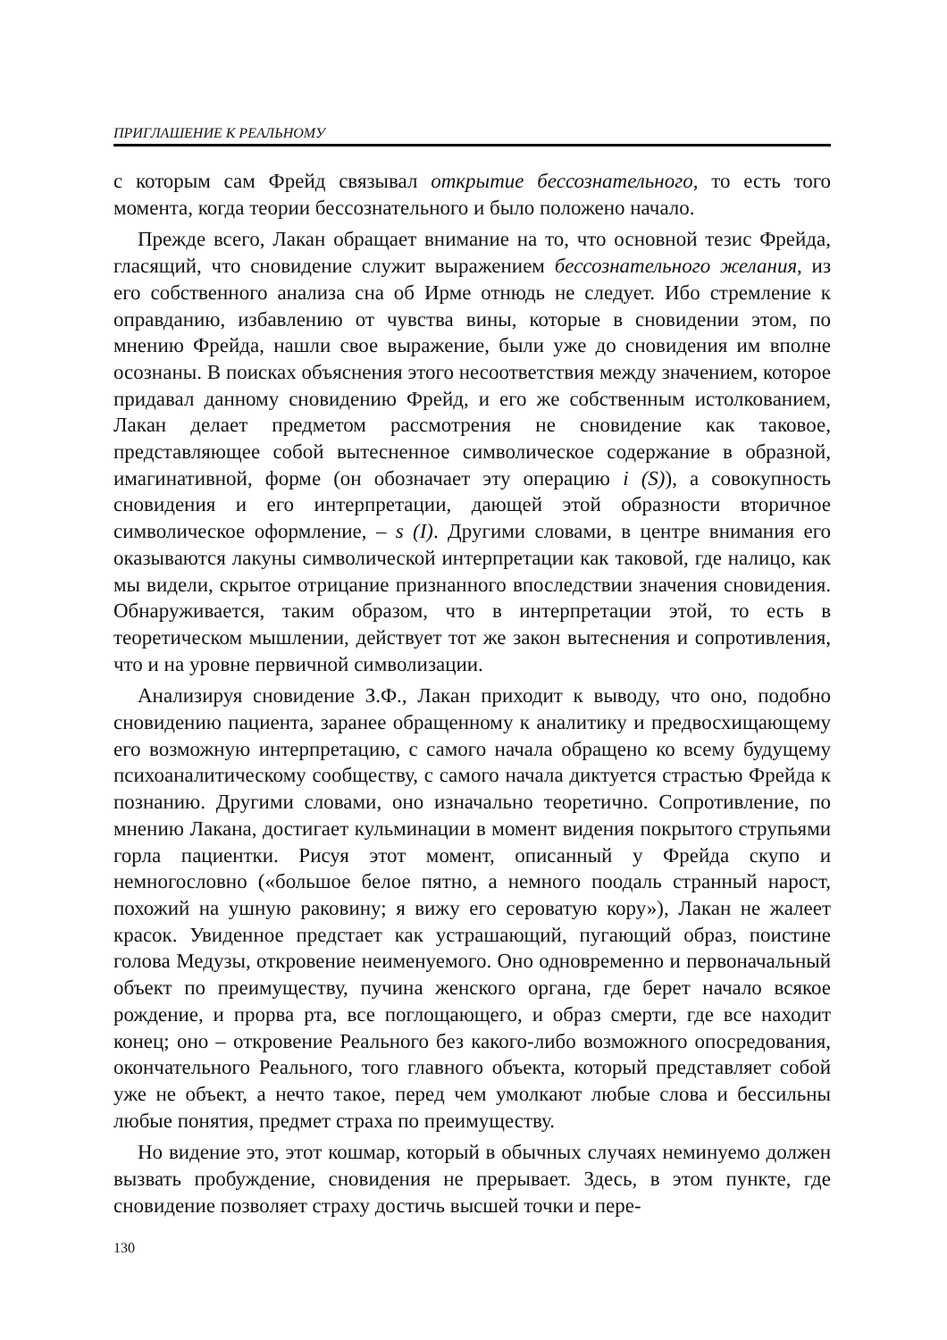ПРИГЛАШЕНИЕ К РЕАЛЬНОМУ
с которым сам Фрейд связывал открытие бессознательного, то есть того момента, когда теории бессознательного и было положено начало.
Прежде всего, Лакан обращает внимание на то, что основной тезис Фрейда, гласящий, что сновидение служит выражением бессознательного желания, из его собственного анализа сна об Ирме отнюдь не следует. Ибо стремление к оправданию, избавлению от чувства вины, которые в сновидении этом, по мнению Фрейда, нашли свое выражение, были уже до сновидения им вполне осознаны. В поисках объяснения этого несоответствия между значением, которое придавал данному сновидению Фрейд, и его же собственным истолкованием, Лакан делает предметом рассмотрения не сновидение как таковое, представляющее собой вытесненное символическое содержание в образной, имагинативной, форме (он обозначает эту операцию i (S)), а совокупность сновидения и его интерпретации, дающей этой образности вторичное символическое оформление, – s (I). Другими словами, в центре внимания его оказываются лакуны символической интерпретации как таковой, где налицо, как мы видели, скрытое отрицание признанного впоследствии значения сновидения. Обнаруживается, таким образом, что в интерпретации этой, то есть в теоретическом мышлении, действует тот же закон вытеснения и сопротивления, что и на уровне первичной символизации.
Анализируя сновидение З.Ф., Лакан приходит к выводу, что оно, подобно сновидению пациента, заранее обращенному к аналитику и предвосхищающему его возможную интерпретацию, с самого начала обращено ко всему будущему психоаналитическому сообществу, с самого начала диктуется страстью Фрейда к познанию. Другими словами, оно изначально теоретично. Сопротивление, по мнению Лакана, достигает кульминации в момент видения покрытого струпьями горла пациентки. Рисуя этот момент, описанный у Фрейда скупо и немногословно («большое белое пятно, а немного поодаль странный нарост, похожий на ушную раковину; я вижу его сероватую кору»), Лакан не жалеет красок. Увиденное предстает как устрашающий, пугающий образ, поистине голова Медузы, откровение неименуемого. Оно одновременно и первоначальный объект по преимуществу, пучина женского органа, где берет начало всякое рождение, и прорва рта, все поглощающего, и образ смерти, где все находит конец; оно – откровение Реального без какого-либо возможного опосредования, окончательного Реального, того главного объекта, который представляет собой уже не объект, а нечто такое, перед чем умолкают любые слова и бессильны любые понятия, предмет страха по преимуществу.
Но видение это, этот кошмар, который в обычных случаях неминуемо должен вызвать пробуждение, сновидения не прерывает. Здесь, в этом пункте, где сновидение позволяет страху достичь высшей точки и пере-
130